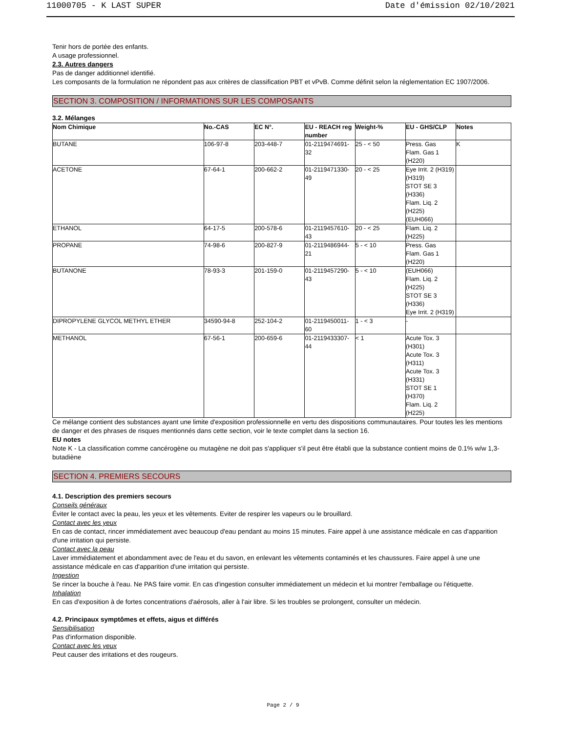11000705 - K LAST SUPER Date d'émission 02/10/2021
Tenir hors de portée des enfants.
A usage professionnel.
2.3. Autres dangers
Pas de danger additionnel identifié.
Les composants de la formulation ne répondent pas aux critères de classification PBT et vPvB. Comme définit selon la réglementation EC 1907/2006.
SECTION 3. COMPOSITION / INFORMATIONS SUR LES COMPOSANTS
3.2. Mélanges
| Nom Chimique | No.-CAS | EC N°. | EU - REACH reg number | Weight-% | EU - GHS/CLP | Notes |
| --- | --- | --- | --- | --- | --- | --- |
| BUTANE | 106-97-8 | 203-448-7 | 01-2119474691-32 | 25 - < 50 | Press. Gas Flam. Gas 1 (H220) | K |
| ACETONE | 67-64-1 | 200-662-2 | 01-2119471330-49 | 20 - < 25 | Eye Irrit. 2 (H319) (H319) STOT SE 3 (H336) Flam. Liq. 2 (H225) (EUH066) | |
| ETHANOL | 64-17-5 | 200-578-6 | 01-2119457610-43 | 20 - < 25 | Flam. Liq. 2 (H225) | |
| PROPANE | 74-98-6 | 200-827-9 | 01-2119486944-21 | 5 - < 10 | Press. Gas Flam. Gas 1 (H220) | |
| BUTANONE | 78-93-3 | 201-159-0 | 01-2119457290-43 | 5 - < 10 | (EUH066) Flam. Liq. 2 (H225) STOT SE 3 (H336) Eye Irrit. 2 (H319) | |
| DIPROPYLENE GLYCOL METHYL ETHER | 34590-94-8 | 252-104-2 | 01-2119450011-60 | 1 - < 3 | - | |
| METHANOL | 67-56-1 | 200-659-6 | 01-2119433307-44 | < 1 | Acute Tox. 3 (H301) Acute Tox. 3 (H311) Acute Tox. 3 (H331) STOT SE 1 (H370) Flam. Liq. 2 (H225) | |
Ce mélange contient des substances ayant une limite d'exposition professionnelle en vertu des dispositions communautaires. Pour toutes les les mentions de danger et des phrases de risques mentionnés dans cette section, voir le texte complet dans la section 16.
EU notes
Note K - La classification comme cancérogène ou mutagène ne doit pas s'appliquer s'il peut être établi que la substance contient moins de 0.1% w/w 1,3-butadiène
SECTION 4. PREMIERS SECOURS
4.1. Description des premiers secours
Conseils généraux
Éviter le contact avec la peau, les yeux et les vêtements. Eviter de respirer les vapeurs ou le brouillard.
Contact avec les yeux
En cas de contact, rincer immédiatement avec beaucoup d'eau pendant au moins 15 minutes. Faire appel à une assistance médicale en cas d'apparition d'une irritation qui persiste.
Contact avec la peau
Laver immédiatement et abondamment avec de l'eau et du savon, en enlevant les vêtements contaminés et les chaussures. Faire appel à une une assistance médicale en cas d'apparition d'une irritation qui persiste.
Ingestion
Se rincer la bouche à l'eau. Ne PAS faire vomir. En cas d'ingestion consulter immédiatement un médecin et lui montrer l'emballage ou l'étiquette.
Inhalation
En cas d'exposition à de fortes concentrations d'aérosols, aller à l'air libre. Si les troubles se prolongent, consulter un médecin.
4.2. Principaux symptômes et effets, aigus et différés
Sensibilisation
Pas d'information disponible.
Contact avec les yeux
Peut causer des irritations et des rougeurs.
Page 2 / 9